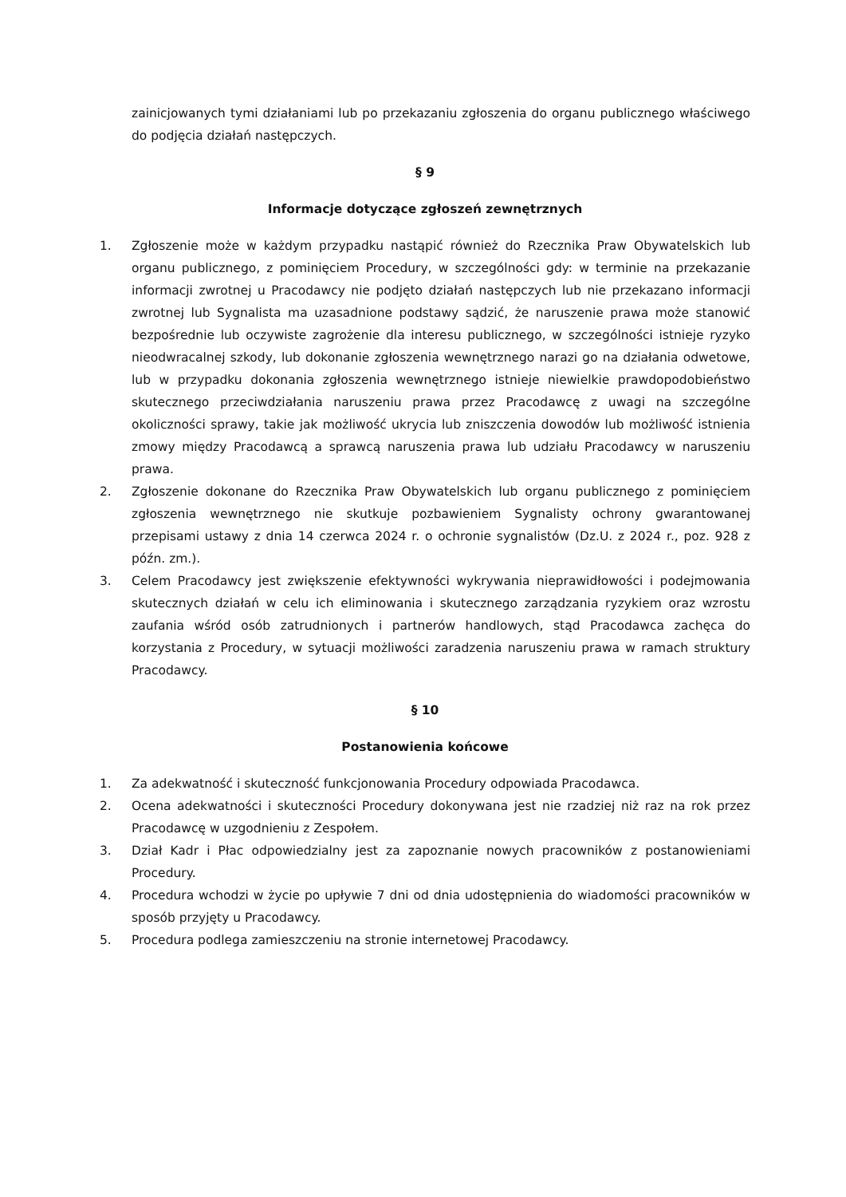zainicjowanych tymi działaniami lub po przekazaniu zgłoszenia do organu publicznego właściwego do podjęcia działań następczych.
§ 9
Informacje dotyczące zgłoszeń zewnętrznych
1. Zgłoszenie może w każdym przypadku nastąpić również do Rzecznika Praw Obywatelskich lub organu publicznego, z pominięciem Procedury, w szczególności gdy: w terminie na przekazanie informacji zwrotnej u Pracodawcy nie podjęto działań następczych lub nie przekazano informacji zwrotnej lub Sygnalista ma uzasadnione podstawy sądzić, że naruszenie prawa może stanowić bezpośrednie lub oczywiste zagrożenie dla interesu publicznego, w szczególności istnieje ryzyko nieodwracalnej szkody, lub dokonanie zgłoszenia wewnętrznego narazi go na działania odwetowe, lub w przypadku dokonania zgłoszenia wewnętrznego istnieje niewielkie prawdopodobieństwo skutecznego przeciwdziałania naruszeniu prawa przez Pracodawcę z uwagi na szczególne okoliczności sprawy, takie jak możliwość ukrycia lub zniszczenia dowodów lub możliwość istnienia zmowy między Pracodawcą a sprawcą naruszenia prawa lub udziału Pracodawcy w naruszeniu prawa.
2. Zgłoszenie dokonane do Rzecznika Praw Obywatelskich lub organu publicznego z pominięciem zgłoszenia wewnętrznego nie skutkuje pozbawieniem Sygnalisty ochrony gwarantowanej przepisami ustawy z dnia 14 czerwca 2024 r. o ochronie sygnalistów (Dz.U. z 2024 r., poz. 928 z późn. zm.).
3. Celem Pracodawcy jest zwiększenie efektywności wykrywania nieprawidłowości i podejmowania skutecznych działań w celu ich eliminowania i skutecznego zarządzania ryzykiem oraz wzrostu zaufania wśród osób zatrudnionych i partnerów handlowych, stąd Pracodawca zachęca do korzystania z Procedury, w sytuacji możliwości zaradzenia naruszeniu prawa w ramach struktury Pracodawcy.
§ 10
Postanowienia końcowe
1. Za adekwatność i skuteczność funkcjonowania Procedury odpowiada Pracodawca.
2. Ocena adekwatności i skuteczności Procedury dokonywana jest nie rzadziej niż raz na rok przez Pracodawcę w uzgodnieniu z Zespołem.
3. Dział Kadr i Płac odpowiedzialny jest za zapoznanie nowych pracowników z postanowieniami Procedury.
4. Procedura wchodzi w życie po upływie 7 dni od dnia udostępnienia do wiadomości pracowników w sposób przyjęty u Pracodawcy.
5. Procedura podlega zamieszczeniu na stronie internetowej Pracodawcy.